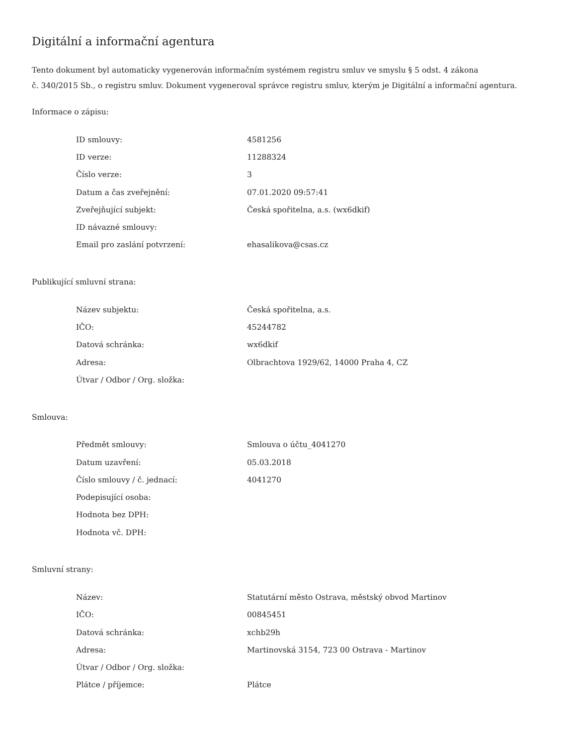Digitální a informační agentura
Tento dokument byl automaticky vygenerován informačním systémem registru smluv ve smyslu § 5 odst. 4 zákona
č. 340/2015 Sb., o registru smluv. Dokument vygeneroval správce registru smluv, kterým je Digitální a informační agentura.
Informace o zápisu:
| ID smlouvy: | 4581256 |
| ID verze: | 11288324 |
| Číslo verze: | 3 |
| Datum a čas zveřejnění: | 07.01.2020 09:57:41 |
| Zveřejňující subjekt: | Česká spořitelna, a.s. (wx6dkif) |
| ID návazné smlouvy: | |
| Email pro zaslání potvrzení: | ehasalikova@csas.cz |
Publikující smluvní strana:
| Název subjektu: | Česká spořitelna, a.s. |
| IČO: | 45244782 |
| Datová schránka: | wx6dkif |
| Adresa: | Olbrachtova 1929/62, 14000 Praha 4, CZ |
| Útvar / Odbor / Org. složka: | |
Smlouva:
| Předmět smlouvy: | Smlouva o účtu_4041270 |
| Datum uzavření: | 05.03.2018 |
| Číslo smlouvy / č. jednací: | 4041270 |
| Podepisující osoba: | |
| Hodnota bez DPH: | |
| Hodnota vč. DPH: | |
Smluvní strany:
| Název: | Statutární město Ostrava, městský obvod Martinov |
| IČO: | 00845451 |
| Datová schránka: | xchb29h |
| Adresa: | Martinovská 3154, 723 00 Ostrava - Martinov |
| Útvar / Odbor / Org. složka: | |
| Plátce / příjemce: | Plátce |